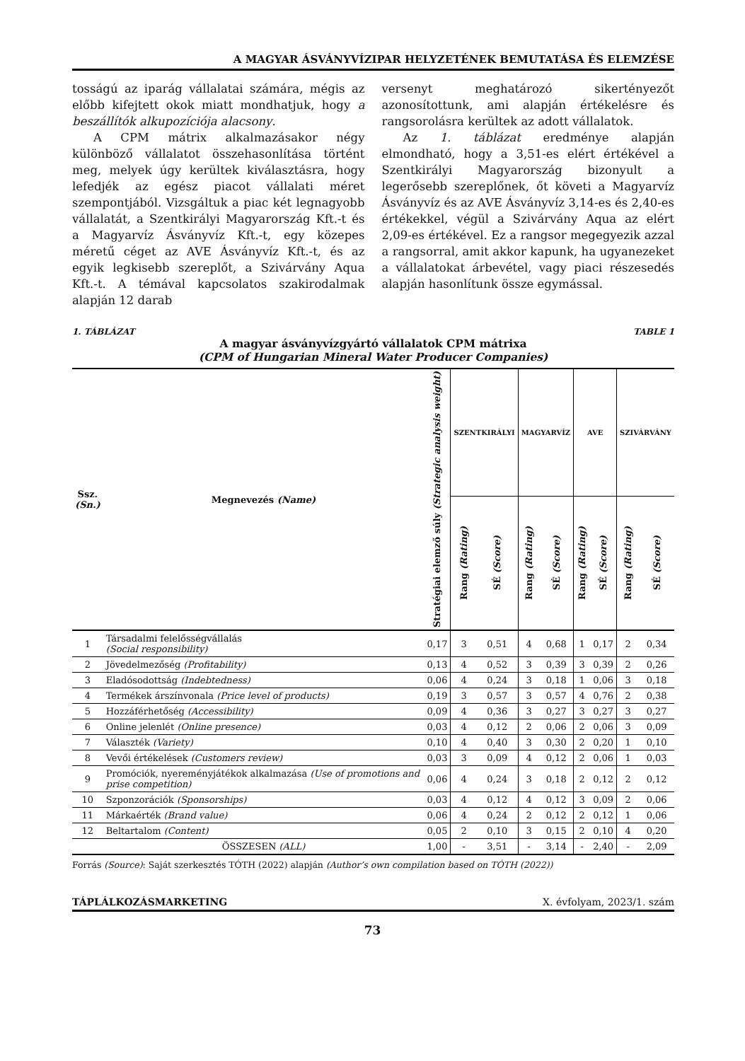A MAGYAR ÁSVÁNYVÍZIPAR HELYZETÉNEK BEMUTATÁSA ÉS ELEMZÉSE
tosságú az iparág vállalatai számára, mégis az előbb kifejtett okok miatt mondhatjuk, hogy a beszállítók alkupozíciója alacsony.
A CPM mátrix alkalmazásakor négy különböző vállalatot összehasonlítása történt meg, melyek úgy kerültek kiválasztásra, hogy lefedjék az egész piacot vállalati méret szempontjából. Vizsgáltuk a piac két legnagyobb vállalatát, a Szentkirályi Magyarország Kft.-t és a Magyarvíz Ásványvíz Kft.-t, egy közepes méretű céget az AVE Ásványvíz Kft.-t, és az egyik legkisebb szereplőt, a Szivárvány Aqua Kft.-t. A témával kapcsolatos szakirodalmak alapján 12 darab
versenyt meghatározó sikertényezőt azonosítottunk, ami alapján értékelésre és rangsorolásra kerültek az adott vállalatok.
Az 1. táblázat eredménye alapján elmondható, hogy a 3,51-es elért értékével a Szentkirályi Magyarország bizonyult a legerősebb szereplőnek, őt követi a Magyarvíz Ásványvíz és az AVE Ásványvíz 3,14-es és 2,40-es értékekkel, végül a Szivárvány Aqua az elért 2,09-es értékével. Ez a rangsor megegyezik azzal a rangsorral, amit akkor kapunk, ha ugyanezeket a vállalatokat árbevétel, vagy piaci részesedés alapján hasonlítunk össze egymással.
1. TÁBLÁZAT TABLE 1
A magyar ásványvízgyártó vállalatok CPM mátrixa
(CPM of Hungarian Mineral Water Producer Companies)
| Ssz. (Sn.) | Megnevezés (Name) | Stratégiai elemző súly (Strategic analysis weight) | SZENTKIRÁLYI | | MAGYARVÍZ | | AVE | | SZIVÁRVÁNY | |
| --- | --- | --- | --- | --- | --- | --- | --- | --- | --- | --- |
| | | | Rang (Rating) | SÉ (Score) | Rang (Rating) | SÉ (Score) | Rang (Rating) | SÉ (Score) | Rang (Rating) | SÉ (Score) |
| 1 | Társadalmi felelősségvállalás (Social responsibility) | 0,17 | 3 | 0,51 | 4 | 0,68 | 1 | 0,17 | 2 | 0,34 |
| 2 | Jövedelmezőség (Profitability) | 0,13 | 4 | 0,52 | 3 | 0,39 | 3 | 0,39 | 2 | 0,26 |
| 3 | Eladósodottság (Indebtedness) | 0,06 | 4 | 0,24 | 3 | 0,18 | 1 | 0,06 | 3 | 0,18 |
| 4 | Termékek árszínvonala (Price level of products) | 0,19 | 3 | 0,57 | 3 | 0,57 | 4 | 0,76 | 2 | 0,38 |
| 5 | Hozzáférhetőség (Accessibility) | 0,09 | 4 | 0,36 | 3 | 0,27 | 3 | 0,27 | 3 | 0,27 |
| 6 | Online jelenlét (Online presence) | 0,03 | 4 | 0,12 | 2 | 0,06 | 2 | 0,06 | 3 | 0,09 |
| 7 | Választék (Variety) | 0,10 | 4 | 0,40 | 3 | 0,30 | 2 | 0,20 | 1 | 0,10 |
| 8 | Vevői értékelések (Customers review) | 0,03 | 3 | 0,09 | 4 | 0,12 | 2 | 0,06 | 1 | 0,03 |
| 9 | Promóciók, nyereményjátékok alkalmazása (Use of promotions and prise competition) | 0,06 | 4 | 0,24 | 3 | 0,18 | 2 | 0,12 | 2 | 0,12 |
| 10 | Szponzorációk (Sponsorships) | 0,03 | 4 | 0,12 | 4 | 0,12 | 3 | 0,09 | 2 | 0,06 |
| 11 | Márkaérték (Brand value) | 0,06 | 4 | 0,24 | 2 | 0,12 | 2 | 0,12 | 1 | 0,06 |
| 12 | Beltartalom (Content) | 0,05 | 2 | 0,10 | 3 | 0,15 | 2 | 0,10 | 4 | 0,20 |
| | ÖSSZESEN (ALL) | 1,00 | - | 3,51 | - | 3,14 | - | 2,40 | - | 2,09 |
Forrás (Source): Saját szerkesztés TÓTH (2022) alapján (Author’s own compilation based on TÓTH (2022))
TÁPLÁLKOZÁSMARKETING X. évfolyam, 2023/1. szám
73